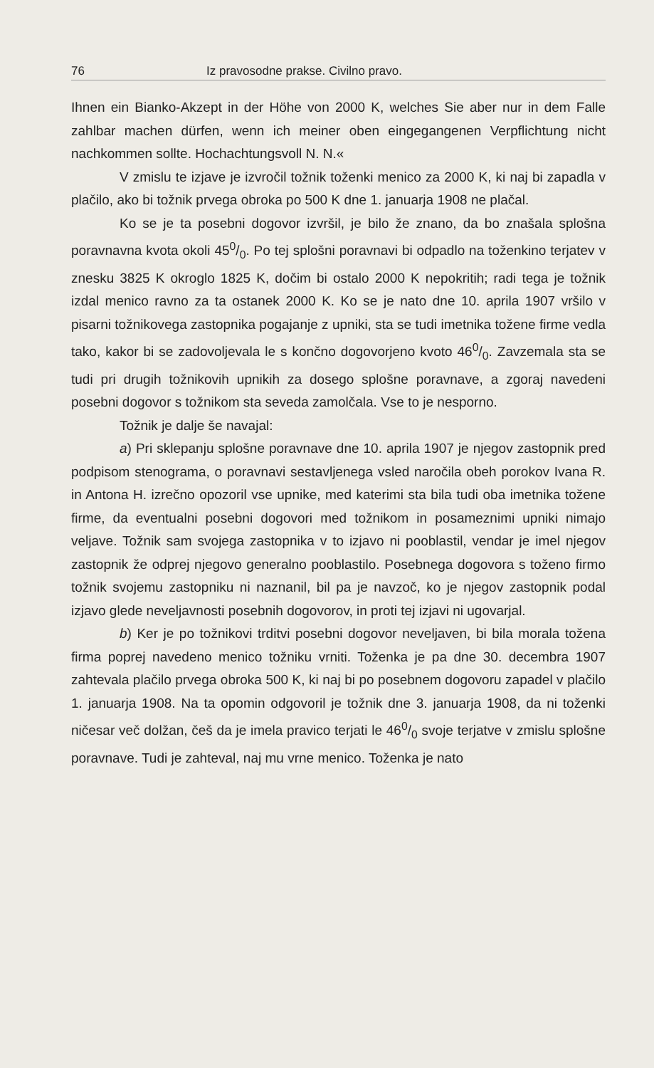76 Iz pravosodne prakse. Civilno pravo.
Ihnen ein Bianko-Akzept in der Höhe von 2000 K, welches Sie aber nur in dem Falle zahlbar machen dürfen, wenn ich meiner oben eingegangenen Verpflichtung nicht nachkommen sollte. Hochachtungsvoll N. N.«
V zmislu te izjave je izvročil tožnik toženki menico za 2000 K, ki naj bi zapadla v plačilo, ako bi tožnik prvega obroka po 500 K dne 1. januarja 1908 ne plačal.
Ko se je ta posebni dogovor izvršil, je bilo že znano, da bo znašala splošna poravnavna kvota okoli 450/0. Po tej splošni poravnavi bi odpadlo na toženkino terjatev v znesku 3825 K okroglo 1825 K, dočim bi ostalo 2000 K nepokritih; radi tega je tožnik izdal menico ravno za ta ostanek 2000 K. Ko se je nato dne 10. aprila 1907 vršilo v pisarni tožnikovega zastopnika pogajanje z upniki, sta se tudi imetnika tožene firme vedla tako, kakor bi se zadovoljevala le s končno dogovorjeno kvoto 460/0. Zavzemala sta se tudi pri drugih tožnikovih upnikih za dosego splošne poravnave, a zgoraj navedeni posebni dogovor s tožnikom sta seveda zamolčala. Vse to je nesporno.
Tožnik je dalje še navajal:
a) Pri sklepanju splošne poravnave dne 10. aprila 1907 je njegov zastopnik pred podpisom stenograma, o poravnavi sestavljenega vsled naročila obeh porokov Ivana R. in Antona H. izrečno opozoril vse upnike, med katerimi sta bila tudi oba imetnika tožene firme, da eventualni posebni dogovori med tožnikom in posameznimi upniki nimajo veljave. Tožnik sam svojega zastopnika v to izjavo ni pooblastil, vendar je imel njegov zastopnik že odprej njegovo generalno pooblastilo. Posebnega dogovora s toženo firmo tožnik svojemu zastopniku ni naznanil, bil pa je navzoč, ko je njegov zastopnik podal izjavo glede neveljavnosti posebnih dogovorov, in proti tej izjavi ni ugovarjal.
b) Ker je po tožnikovi trditvi posebni dogovor neveljaven, bi bila morala tožena firma poprej navedeno menico tožniku vrniti. Toženka je pa dne 30. decembra 1907 zahtevala plačilo prvega obroka 500 K, ki naj bi po posebnem dogovoru zapadel v plačilo 1. januarja 1908. Na ta opomin odgovoril je tožnik dne 3. januarja 1908, da ni toženki ničesar več dolžan, češ da je imela pravico terjati le 460/0 svoje terjatve v zmislu splošne poravnave. Tudi je zahteval, naj mu vrne menico. Toženka je nato